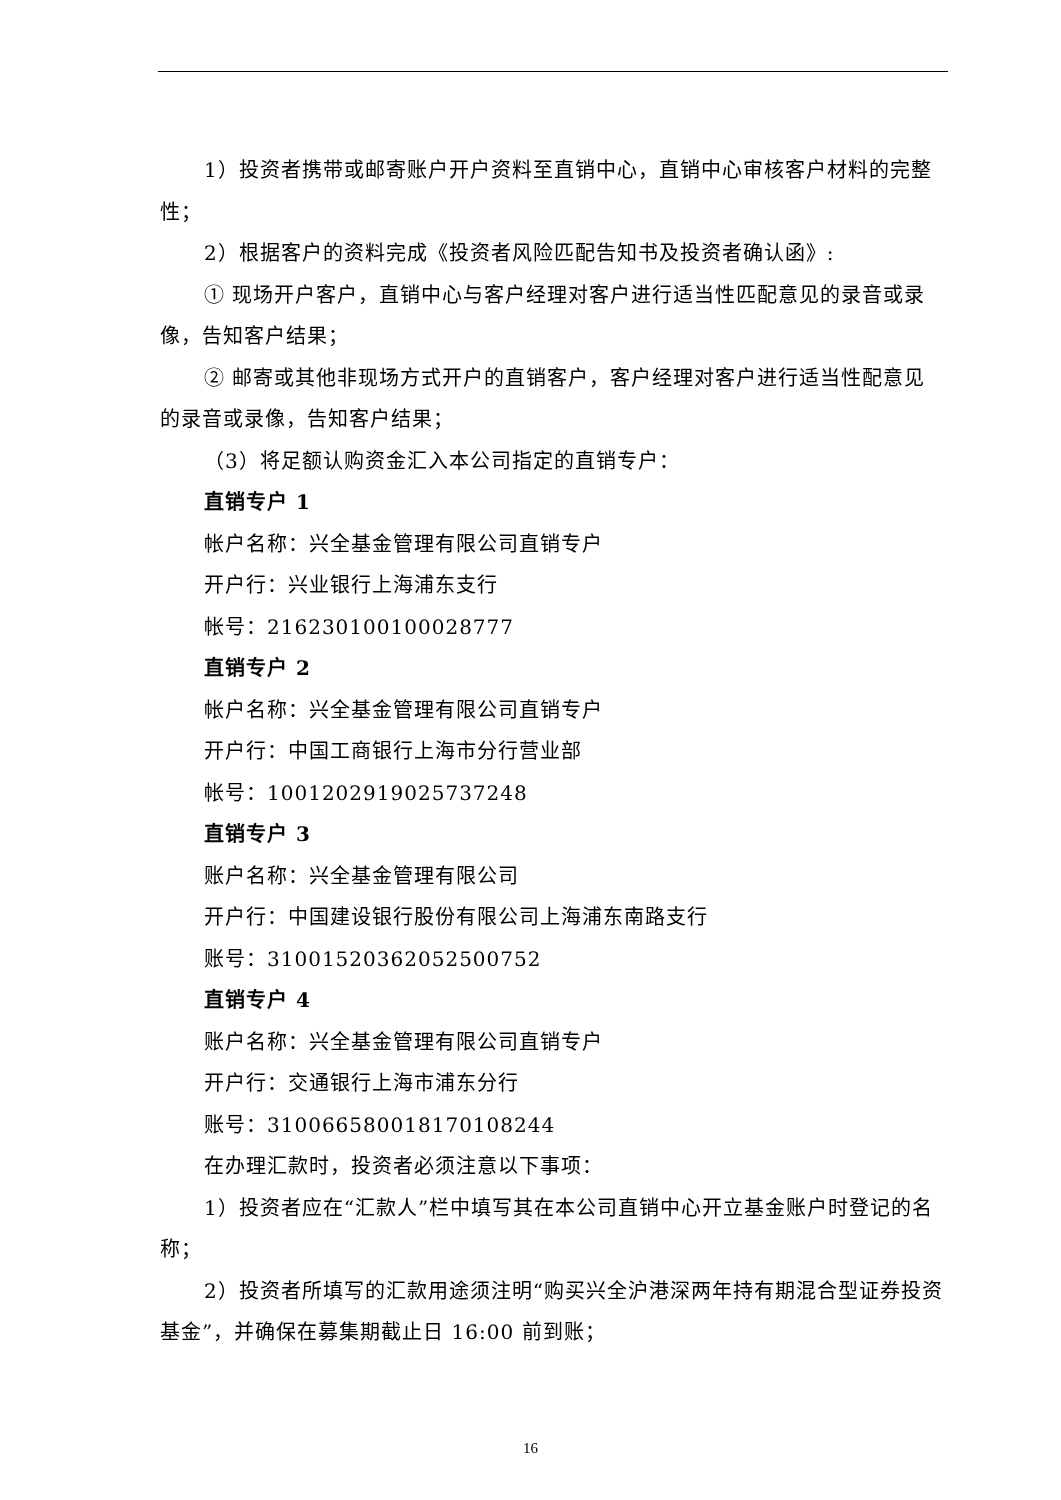1）投资者携带或邮寄账户开户资料至直销中心，直销中心审核客户材料的完整性；
2）根据客户的资料完成《投资者风险匹配告知书及投资者确认函》:
① 现场开户客户，直销中心与客户经理对客户进行适当性匹配意见的录音或录像，告知客户结果；
② 邮寄或其他非现场方式开户的直销客户，客户经理对客户进行适当性配意见的录音或录像，告知客户结果；
（3）将足额认购资金汇入本公司指定的直销专户：
直销专户 1
帐户名称：兴全基金管理有限公司直销专户
开户行：兴业银行上海浦东支行
帐号：216230100100028777
直销专户 2
帐户名称：兴全基金管理有限公司直销专户
开户行：中国工商银行上海市分行营业部
帐号：1001202919025737248
直销专户 3
账户名称：兴全基金管理有限公司
开户行：中国建设银行股份有限公司上海浦东南路支行
账号：31001520362052500752
直销专户 4
账户名称：兴全基金管理有限公司直销专户
开户行：交通银行上海市浦东分行
账号：310066580018170108244
在办理汇款时，投资者必须注意以下事项：
1）投资者应在“汇款人”栏中填写其在本公司直销中心开立基金账户时登记的名称；
2）投资者所填写的汇款用途须注明“购买兴全沪港深两年持有期混合型证券投资基金”，并确保在募集期截止日 16:00 前到账；
16